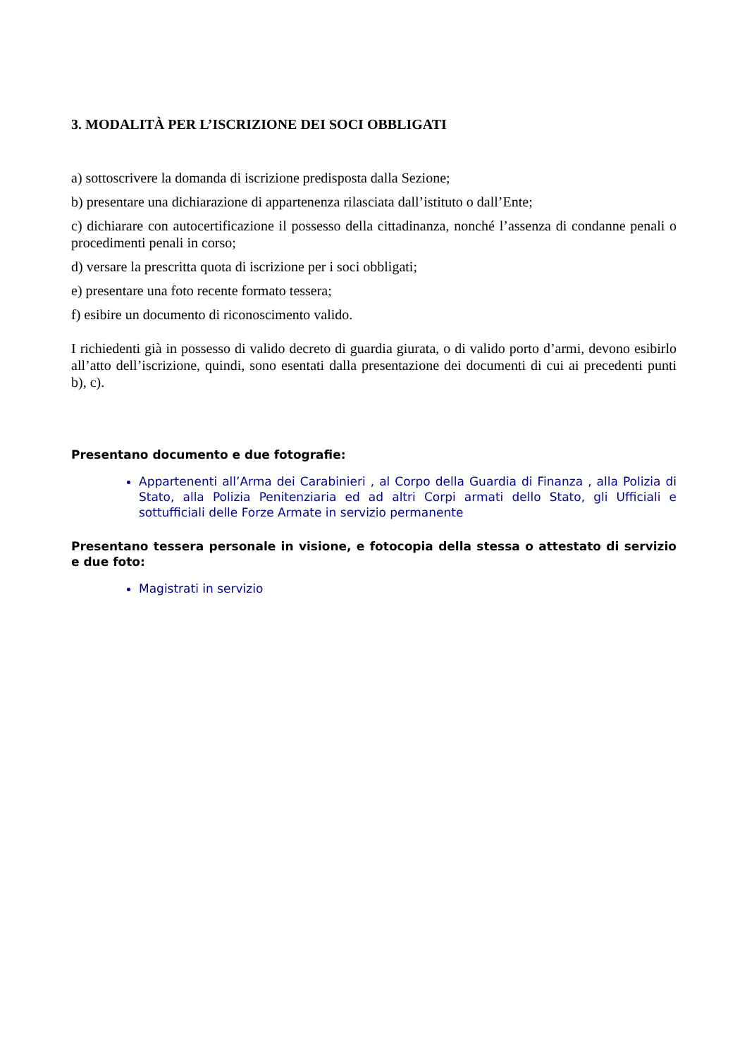3. MODALITÀ PER L’ISCRIZIONE DEI SOCI OBBLIGATI
a) sottoscrivere la domanda di iscrizione predisposta dalla Sezione;
b) presentare una dichiarazione di appartenenza rilasciata dall’istituto o dall’Ente;
c) dichiarare con autocertificazione il possesso della cittadinanza, nonché l’assenza di condanne penali o procedimenti penali in corso;
d) versare la prescritta quota di iscrizione per i soci obbligati;
e) presentare una foto recente formato tessera;
f) esibire un documento di riconoscimento valido.
I richiedenti già in possesso di valido decreto di guardia giurata, o di valido porto d’armi, devono esibirlo all’atto dell’iscrizione, quindi, sono esentati dalla presentazione dei documenti di cui ai precedenti punti b), c).
Presentano documento e due fotografie:
Appartenenti all’Arma dei Carabinieri , al Corpo della Guardia di Finanza , alla Polizia di Stato, alla Polizia Penitenziaria ed ad altri Corpi armati dello Stato, gli Ufficiali e sottufficiali delle Forze Armate in servizio permanente
Presentano tessera personale in visione, e fotocopia della stessa o attestato di servizio e due foto:
Magistrati in servizio